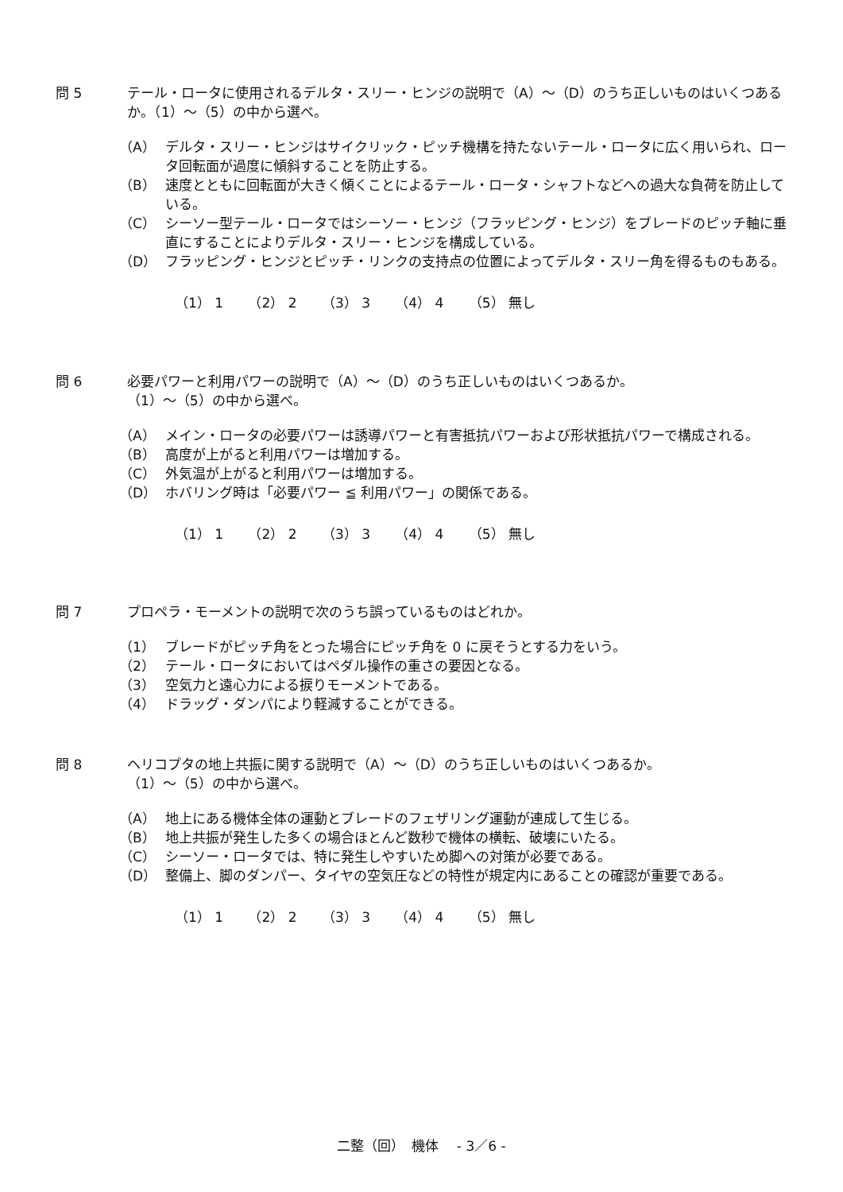問 5 テール・ロータに使用されるデルタ・スリー・ヒンジの説明で（A）～（D）のうち正しいものはいくつあるか。（1）～（5）の中から選べ。
（A） デルタ・スリー・ヒンジはサイクリック・ピッチ機構を持たないテール・ロータに広く用いられ、ロータ回転面が過度に傾斜することを防止する。
（B） 速度とともに回転面が大きく傾くことによるテール・ロータ・シャフトなどへの過大な負荷を防止している。
（C） シーソー型テール・ロータではシーソー・ヒンジ（フラッピング・ヒンジ）をブレードのピッチ軸に垂直にすることによりデルタ・スリー・ヒンジを構成している。
（D） フラッピング・ヒンジとピッチ・リンクの支持点の位置によってデルタ・スリー角を得るものもある。
（1） 1 （2） 2 （3） 3 （4） 4 （5） 無し
問 6 必要パワーと利用パワーの説明で（A）～（D）のうち正しいものはいくつあるか。
（1）～（5）の中から選べ。
（A） メイン・ロータの必要パワーは誘導パワーと有害抵抗パワーおよび形状抵抗パワーで構成される。
（B） 高度が上がると利用パワーは増加する。
（C） 外気温が上がると利用パワーは増加する。
（D） ホバリング時は「必要パワー ≦ 利用パワー」の関係である。
（1） 1 （2） 2 （3） 3 （4） 4 （5） 無し
問 7 プロペラ・モーメントの説明で次のうち誤っているものはどれか。
（1） ブレードがピッチ角をとった場合にピッチ角を 0 に戻そうとする力をいう。
（2） テール・ロータにおいてはペダル操作の重さの要因となる。
（3） 空気力と遠心力による捩りモーメントである。
（4） ドラッグ・ダンパにより軽減することができる。
問 8 ヘリコプタの地上共振に関する説明で（A）～（D）のうち正しいものはいくつあるか。
（1）～（5）の中から選べ。
（A） 地上にある機体全体の運動とブレードのフェザリング運動が連成して生じる。
（B） 地上共振が発生した多くの場合ほとんど数秒で機体の横転、破壊にいたる。
（C） シーソー・ロータでは、特に発生しやすいため脚への対策が必要である。
（D） 整備上、脚のダンパー、タイヤの空気圧などの特性が規定内にあることの確認が重要である。
（1） 1 （2） 2 （3） 3 （4） 4 （5） 無し
二整（回）　機体　 - 3／6 -